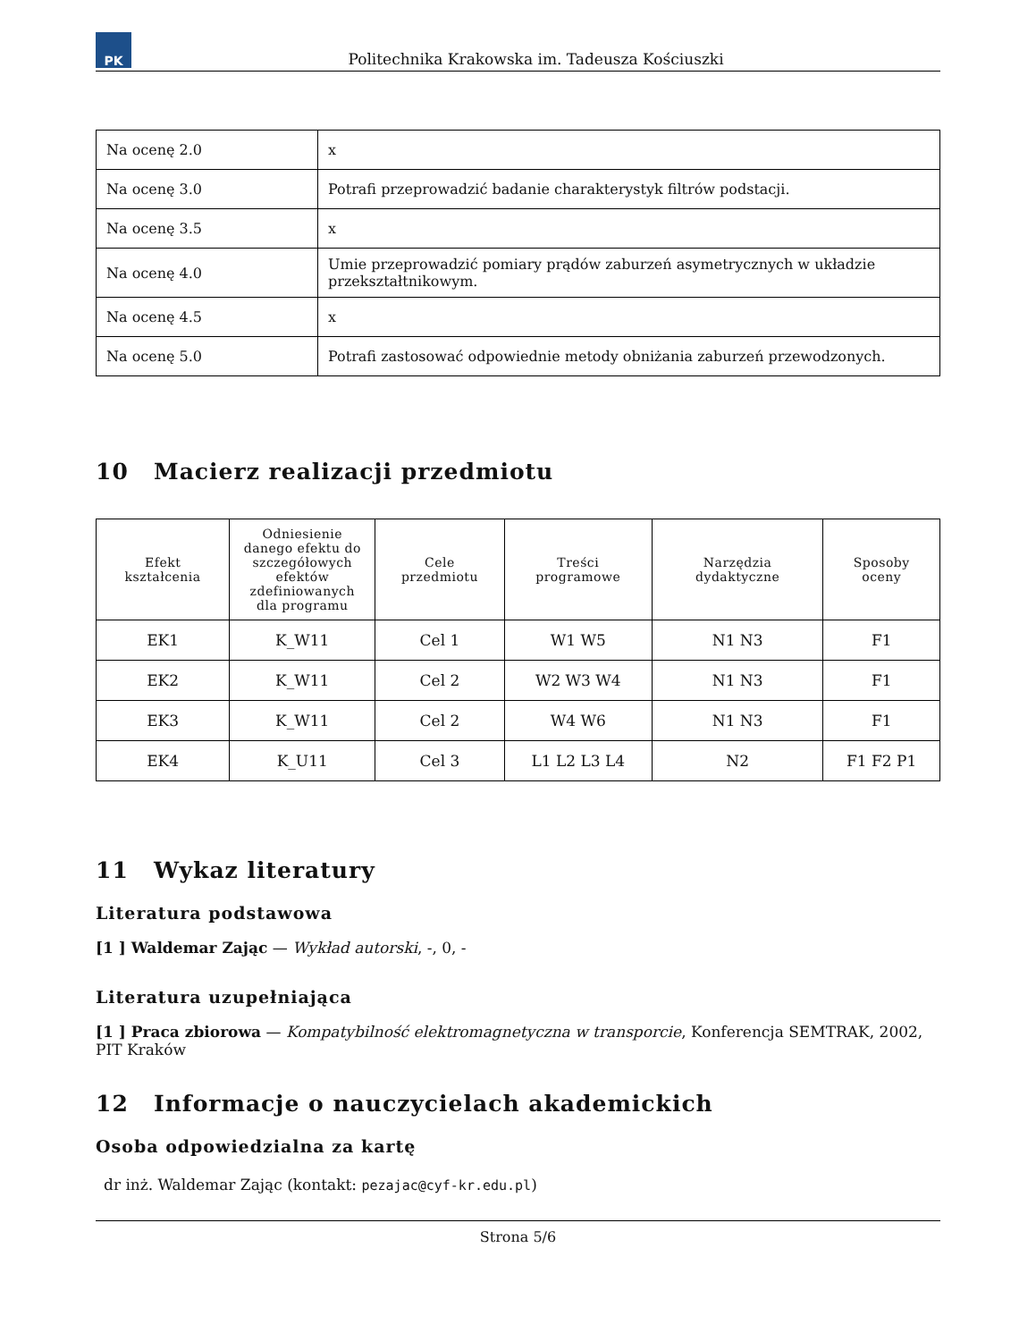PK
Politechnika Krakowska im. Tadeusza Kościuszki
| Na ocenę 2.0 | x |
| Na ocenę 3.0 | Potrafi przeprowadzić badanie charakterystyk filtrów podstacji. |
| Na ocenę 3.5 | x |
| Na ocenę 4.0 | Umie przeprowadzić pomiary prądów zaburzeń asymetrycznych w układzie przekształtnikowym. |
| Na ocenę 4.5 | x |
| Na ocenę 5.0 | Potrafi zastosować odpowiednie metody obniżania zaburzeń przewodzonych. |
10 Macierz realizacji przedmiotu
| Efekt kształcenia | Odniesienie danego efektu do szczegółowych efektów zdefiniowanych dla programu | Cele przedmiotu | Treści programowe | Narzędzia dydaktyczne | Sposoby oceny |
| --- | --- | --- | --- | --- | --- |
| EK1 | K_W11 | Cel 1 | W1 W5 | N1 N3 | F1 |
| EK2 | K_W11 | Cel 2 | W2 W3 W4 | N1 N3 | F1 |
| EK3 | K_W11 | Cel 2 | W4 W6 | N1 N3 | F1 |
| EK4 | K_U11 | Cel 3 | L1 L2 L3 L4 | N2 | F1 F2 P1 |
11 Wykaz literatury
Literatura podstawowa
[1 ] Waldemar Zając — Wykład autorski, -, 0, -
Literatura uzupełniająca
[1 ] Praca zbiorowa — Kompatybilność elektromagnetyczna w transporcie, Konferencja SEMTRAK, 2002, PIT Kraków
12 Informacje o nauczycielach akademickich
Osoba odpowiedzialna za kartę
dr inż. Waldemar Zając (kontakt: pezajac@cyf-kr.edu.pl)
Strona 5/6